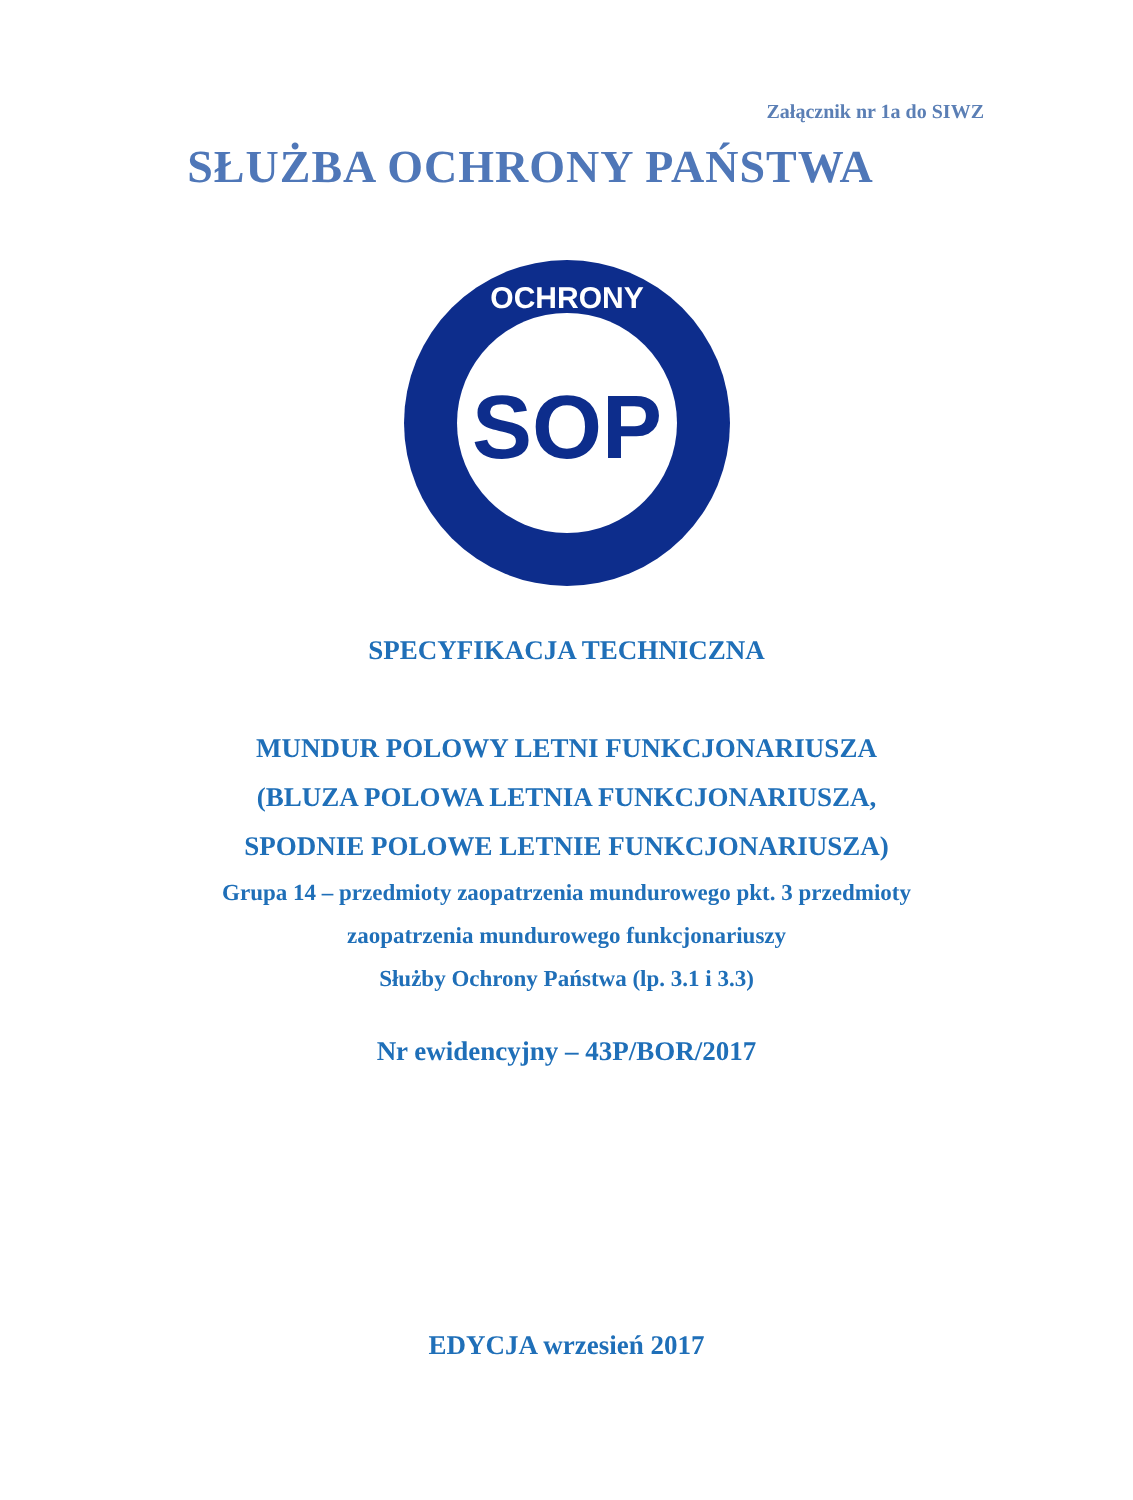Załącznik nr 1a do SIWZ
SŁUŻBA OCHRONY PAŃSTWA
SOP
OCHRONY
SPECYFIKACJA TECHNICZNA
MUNDUR POLOWY LETNI FUNKCJONARIUSZA
(BLUZA POLOWA LETNIA FUNKCJONARIUSZA,
SPODNIE POLOWE LETNIE FUNKCJONARIUSZA)
Grupa 14 – przedmioty zaopatrzenia mundurowego pkt. 3 przedmioty
zaopatrzenia mundurowego funkcjonariuszy
Służby Ochrony Państwa (lp. 3.1 i 3.3)
Nr ewidencyjny – 43P/BOR/2017
EDYCJA wrzesień 2017